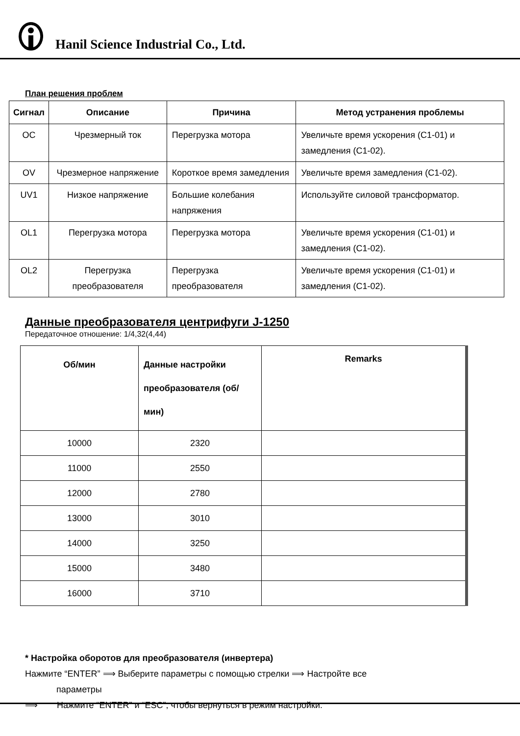Hanil Science Industrial Co., Ltd.
План решения проблем
| Сигнал | Описание | Причина | Метод устранения проблемы |
| --- | --- | --- | --- |
| OC | Чрезмерный ток | Перегрузка мотора | Увеличьте время ускорения (C1-01) и замедления (C1-02). |
| OV | Чрезмерное напряжение | Короткое время замедления | Увеличьте время замедления (C1-02). |
| UV1 | Низкое напряжение | Большие колебания напряжения | Используйте силовой трансформатор. |
| OL1 | Перегрузка мотора | Перегрузка мотора | Увеличьте время ускорения (C1-01) и замедления (C1-02). |
| OL2 | Перегрузка преобразователя | Перегрузка преобразователя | Увеличьте время ускорения (C1-01) и замедления (C1-02). |
Данные преобразователя центрифуги J-1250
Передаточное отношение: 1/4,32(4,44)
| Об/мин | Данные настройки преобразователя (об/мин) | Remarks |
| --- | --- | --- |
| 10000 | 2320 | |
| 11000 | 2550 | |
| 12000 | 2780 | |
| 13000 | 3010 | |
| 14000 | 3250 | |
| 15000 | 3480 | |
| 16000 | 3710 | |
* Настройка оборотов для преобразователя (инвертера)
Нажмите “ENTER” ⟹ Выберите параметры с помощью стрелки ⟹ Настройте все
параметры
⟹ Нажмите “ENTER” и “ESC”, чтобы вернуться в режим настройки.